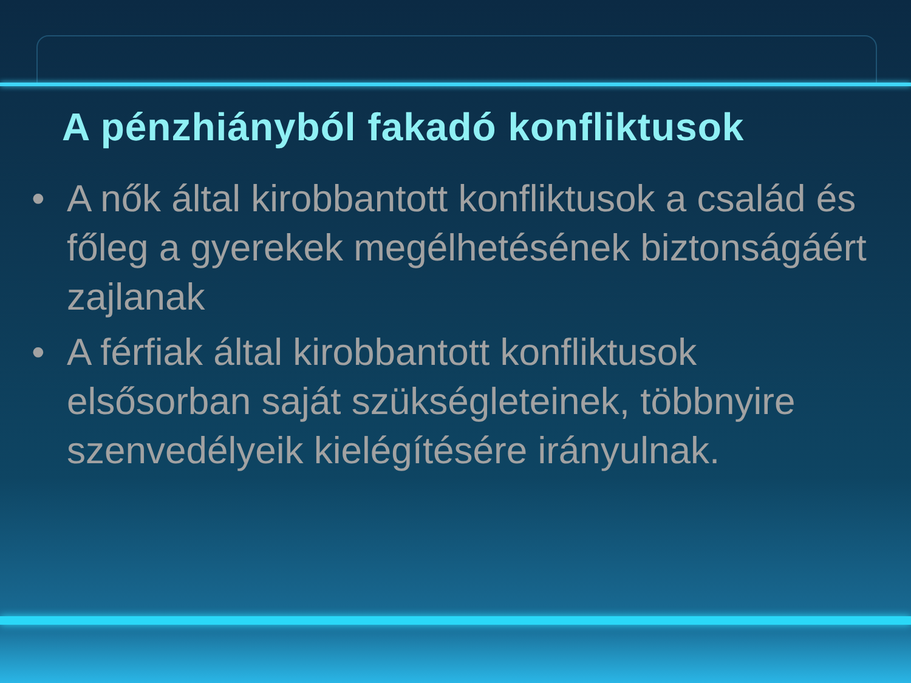A pénzhiányból fakadó konfliktusok
• A nők által kirobbantott konfliktusok a család és főleg a gyerekek megélhetésének biztonságáért zajlanak
• A férfiak által kirobbantott konfliktusok elsősorban saját szükségleteinek, többnyire szenvedélyeik kielégítésére irányulnak.